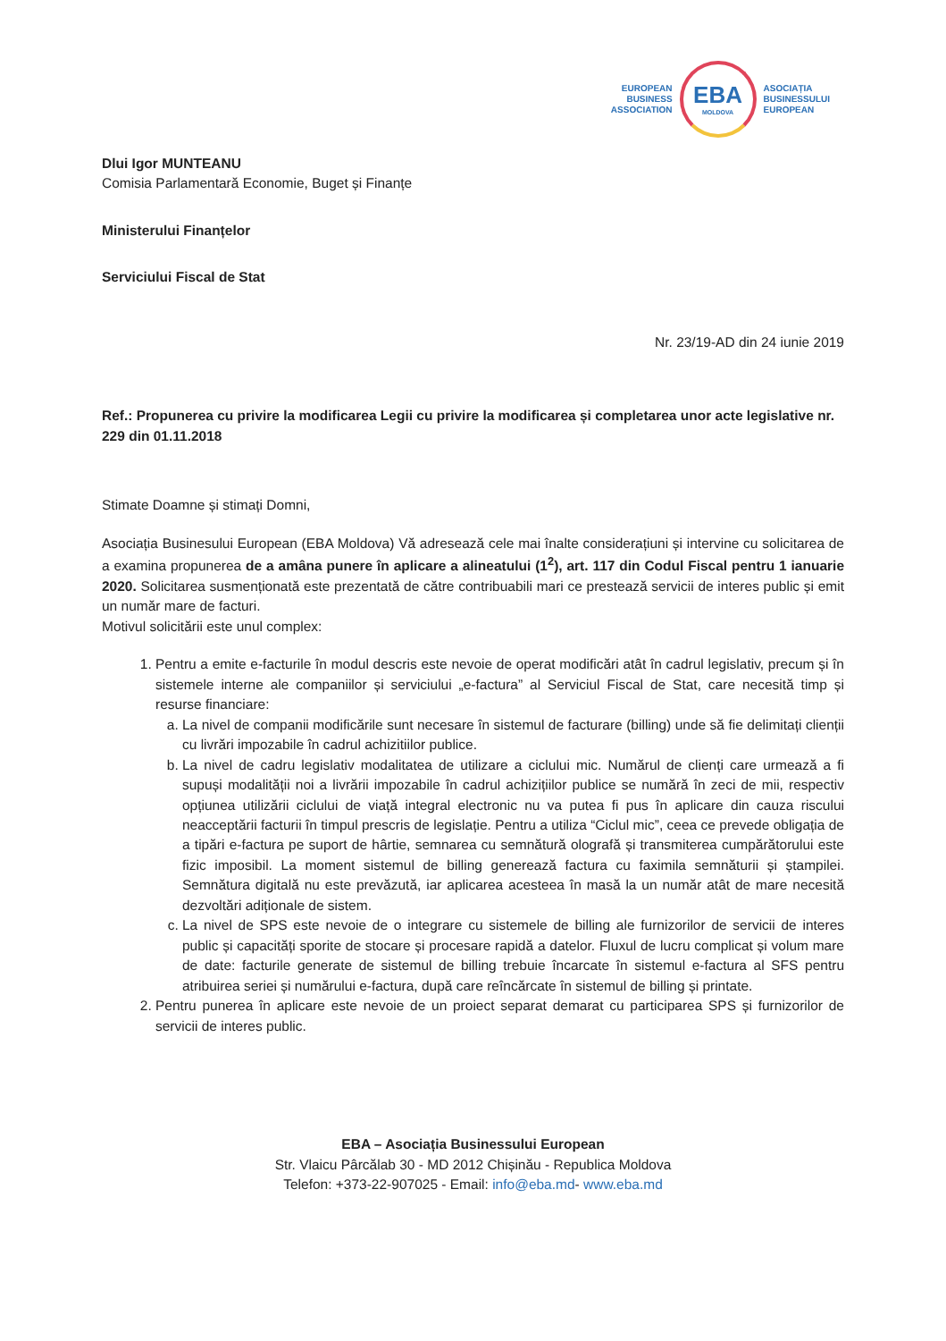EUROPEAN
BUSINESS
ASSOCIATION
EBA
MOLDOVA
ASOCIAȚIA
BUSINESSULUI
EUROPEAN
Dlui Igor MUNTEANU
Comisia Parlamentară Economie, Buget și Finanțe
Ministerului Finanțelor
Serviciului Fiscal de Stat
Nr. 23/19-AD din 24 iunie 2019
Ref.: Propunerea cu privire la modificarea Legii cu privire la modificarea și completarea unor acte legislative nr. 229 din 01.11.2018
Stimate Doamne și stimați Domni,
Asociația Businesului European (EBA Moldova) Vă adresează cele mai înalte considerațiuni și intervine cu solicitarea de a examina propunerea de a amâna punere în aplicare a alineatului (1<sup>2</sup>), art. 117 din Codul Fiscal pentru 1 ianuarie 2020. Solicitarea susmenționată este prezentată de către contribuabili mari ce prestează servicii de interes public și emit un număr mare de facturi.
Motivul solicitării este unul complex:
1. Pentru a emite e-facturile în modul descris este nevoie de operat modificări atât în cadrul legislativ, precum și în sistemele interne ale companiilor și serviciului „e-factura” al Serviciul Fiscal de Stat, care necesită timp și resurse financiare:
a. La nivel de companii modificările sunt necesare în sistemul de facturare (billing) unde să fie delimitați clienții cu livrări impozabile în cadrul achizitiilor publice.
b. La nivel de cadru legislativ modalitatea de utilizare a ciclului mic. Numărul de clienți care urmează a fi supuși modalității noi a livrării impozabile în cadrul achizițiilor publice se numără în zeci de mii, respectiv opțiunea utilizării ciclului de viață integral electronic nu va putea fi pus în aplicare din cauza riscului neacceptării facturii în timpul prescris de legislație. Pentru a utiliza “Ciclul mic”, ceea ce prevede obligația de a tipări e-factura pe suport de hârtie, semnarea cu semnătură olografă și transmiterea cumpărătorului este fizic imposibil. La moment sistemul de billing generează factura cu faximila semnăturii și ștampilei. Semnătura digitală nu este prevăzută, iar aplicarea acesteea în masă la un număr atât de mare necesită dezvoltări adiționale de sistem.
c. La nivel de SPS este nevoie de o integrare cu sistemele de billing ale furnizorilor de servicii de interes public și capacități sporite de stocare și procesare rapidă a datelor. Fluxul de lucru complicat și volum mare de date: facturile generate de sistemul de billing trebuie încarcate în sistemul e-factura al SFS pentru atribuirea seriei și numărului e-factura, după care reîncărcate în sistemul de billing și printate.
2. Pentru punerea în aplicare este nevoie de un proiect separat demarat cu participarea SPS și furnizorilor de servicii de interes public.
EBA – Asociația Businessului European
Str. Vlaicu Pârcălab 30 - MD 2012 Chișinău - Republica Moldova
Telefon: +373-22-907025 - Email: info@eba.md- www.eba.md